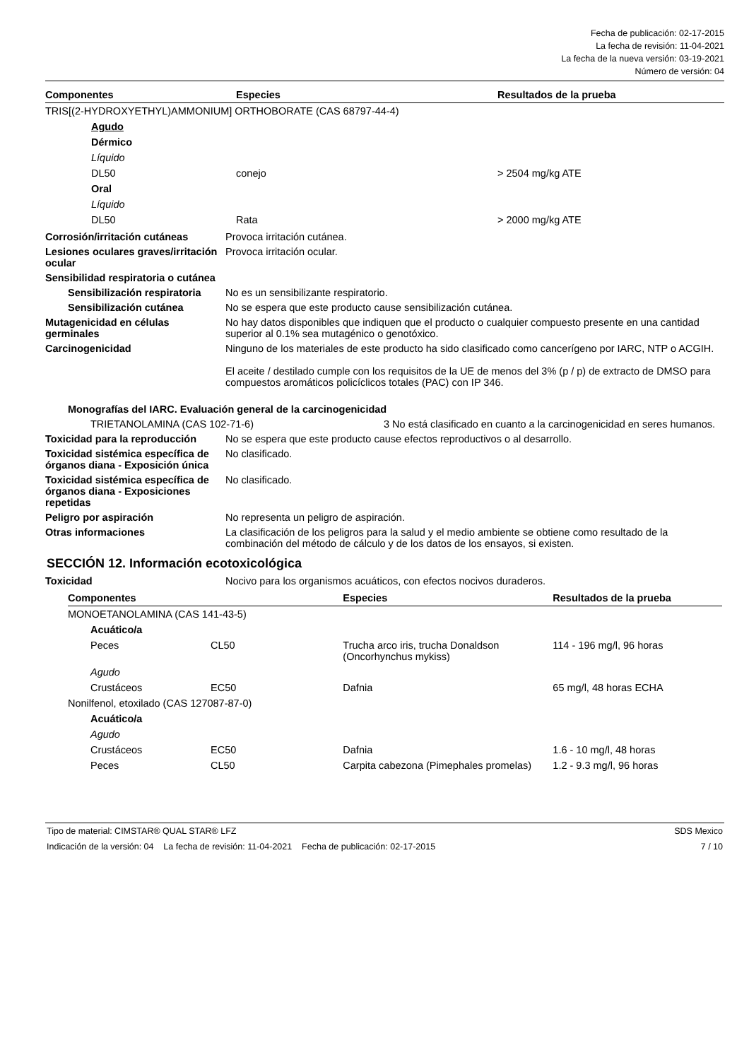Fecha de publicación: 02-17-2015
La fecha de revisión: 11-04-2021
La fecha de la nueva versión: 03-19-2021
Número de versión: 04
| Componentes | Especies | Resultados de la prueba |
| --- | --- | --- |
| TRIS[(2-HYDROXYETHYL)AMMONIUM] ORTHOBORATE (CAS 68797-44-4) | | |
| Agudo | | |
| Dérmico | | |
| Líquido | | |
| DL50 | conejo | > 2504 mg/kg ATE |
| Oral | | |
| Líquido | | |
| DL50 | Rata | > 2000 mg/kg ATE |
Corrosión/irritación cutáneas Provoca irritación cutánea.
Lesiones oculares graves/irritación ocular
Provoca irritación ocular.
Sensibilidad respiratoria o cutánea
Sensibilización respiratoria
No es un sensibilizante respiratorio.
Sensibilización cutánea No se espera que este producto cause sensibilización cutánea.
Mutagenicidad en células germinales
No hay datos disponibles que indiquen que el producto o cualquier compuesto presente en una cantidad superior al 0.1% sea mutagénico o genotóxico.
Carcinogenicidad Ninguno de los materiales de este producto ha sido clasificado como cancerígeno por IARC, NTP o ACGIH.
El aceite / destilado cumple con los requisitos de la UE de menos del 3% (p / p) de extracto de DMSO para compuestos aromáticos policíclicos totales (PAC) con IP 346.
Monografías del IARC. Evaluación general de la carcinogenicidad
TRIETANOLAMINA (CAS 102-71-6) 3 No está clasificado en cuanto a la carcinogenicidad en seres humanos.
Toxicidad para la reproducción
No se espera que este producto cause efectos reproductivos o al desarrollo.
Toxicidad sistémica específica de órganos diana - Exposición única
No clasificado.
Toxicidad sistémica específica de órganos diana - Exposiciones repetidas
No clasificado.
Peligro por aspiración No representa un peligro de aspiración.
Otras informaciones La clasificación de los peligros para la salud y el medio ambiente se obtiene como resultado de la combinación del método de cálculo y de los datos de los ensayos, si existen.
SECCIÓN 12. Información ecotoxicológica
Toxicidad Nocivo para los organismos acuáticos, con efectos nocivos duraderos.
| Componentes | | Especies | Resultados de la prueba |
| --- | --- | --- | --- |
| MONOETANOLAMINA (CAS 141-43-5) | | | |
| Acuático/a | | | |
| Peces | CL50 | Trucha arco iris, trucha Donaldson (Oncorhynchus mykiss) | 114 - 196 mg/l, 96 horas |
| Agudo | | | |
| Crustáceos | EC50 | Dafnia | 65 mg/l, 48 horas ECHA |
| Nonilfenol, etoxilado (CAS 127087-87-0) | | | |
| Acuático/a | | | |
| Agudo | | | |
| Crustáceos | EC50 | Dafnia | 1.6 - 10 mg/l, 48 horas |
| Peces | CL50 | Carpita cabezona (Pimephales promelas) | 1.2 - 9.3 mg/l, 96 horas |
Tipo de material: CIMSTAR® QUAL STAR® LFZ SDS Mexico
Indicación de la versión: 04 La fecha de revisión: 11-04-2021 Fecha de publicación: 02-17-2015 7 / 10